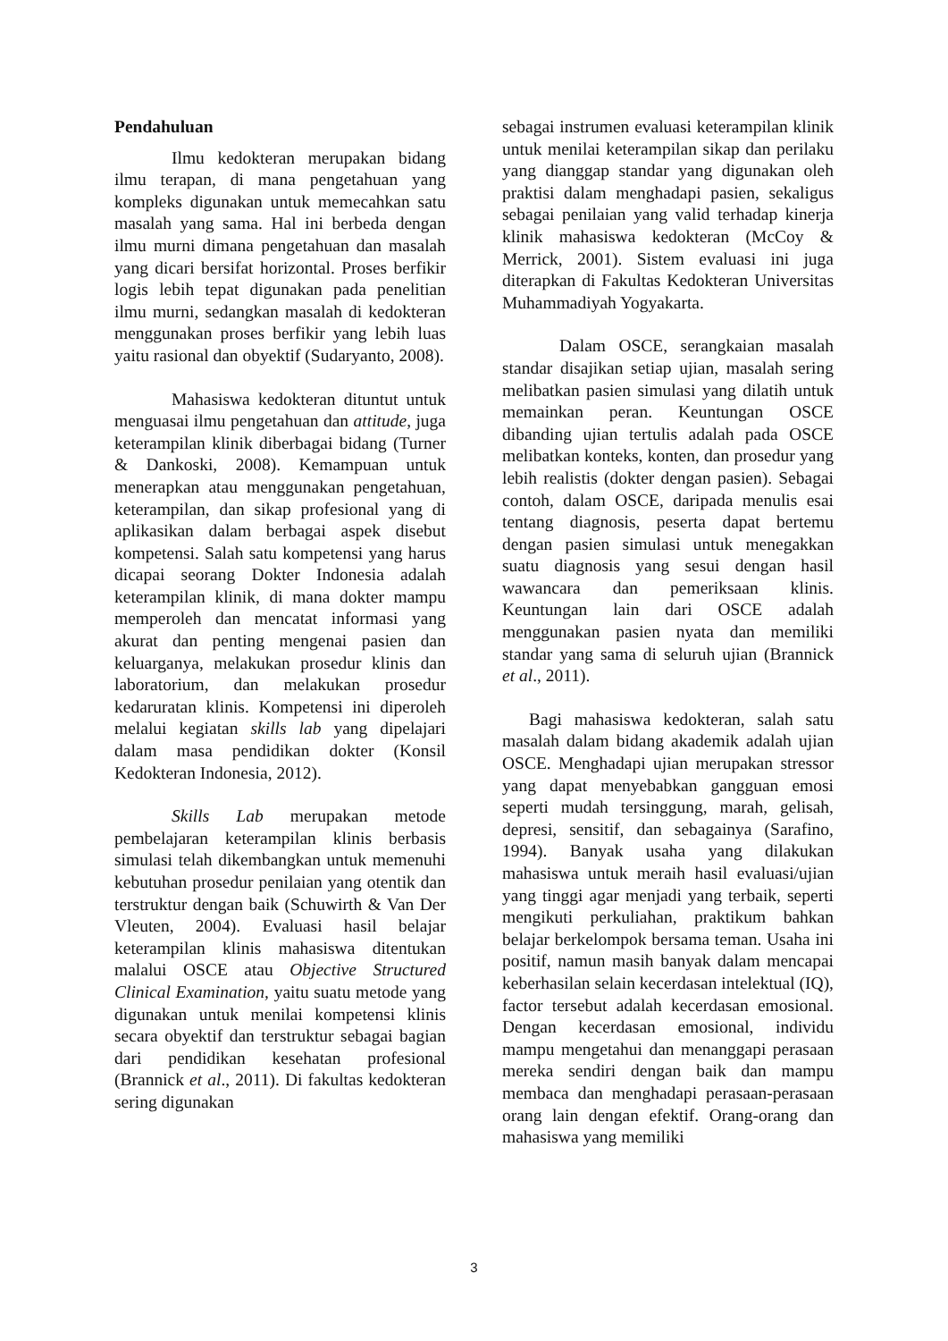Pendahuluan
Ilmu kedokteran merupakan bidang ilmu terapan, di mana pengetahuan yang kompleks digunakan untuk memecahkan satu masalah yang sama. Hal ini berbeda dengan ilmu murni dimana pengetahuan dan masalah yang dicari bersifat horizontal. Proses berfikir logis lebih tepat digunakan pada penelitian ilmu murni, sedangkan masalah di kedokteran menggunakan proses berfikir yang lebih luas yaitu rasional dan obyektif (Sudaryanto, 2008).
Mahasiswa kedokteran dituntut untuk menguasai ilmu pengetahuan dan attitude, juga keterampilan klinik diberbagai bidang (Turner & Dankoski, 2008). Kemampuan untuk menerapkan atau menggunakan pengetahuan, keterampilan, dan sikap profesional yang di aplikasikan dalam berbagai aspek disebut kompetensi. Salah satu kompetensi yang harus dicapai seorang Dokter Indonesia adalah keterampilan klinik, di mana dokter mampu memperoleh dan mencatat informasi yang akurat dan penting mengenai pasien dan keluarganya, melakukan prosedur klinis dan laboratorium, dan melakukan prosedur kedaruratan klinis. Kompetensi ini diperoleh melalui kegiatan skills lab yang dipelajari dalam masa pendidikan dokter (Konsil Kedokteran Indonesia, 2012).
Skills Lab merupakan metode pembelajaran keterampilan klinis berbasis simulasi telah dikembangkan untuk memenuhi kebutuhan prosedur penilaian yang otentik dan terstruktur dengan baik (Schuwirth & Van Der Vleuten, 2004). Evaluasi hasil belajar keterampilan klinis mahasiswa ditentukan malalui OSCE atau Objective Structured Clinical Examination, yaitu suatu metode yang digunakan untuk menilai kompetensi klinis secara obyektif dan terstruktur sebagai bagian dari pendidikan kesehatan profesional (Brannick et al., 2011). Di fakultas kedokteran sering digunakan
sebagai instrumen evaluasi keterampilan klinik untuk menilai keterampilan sikap dan perilaku yang dianggap standar yang digunakan oleh praktisi dalam menghadapi pasien, sekaligus sebagai penilaian yang valid terhadap kinerja klinik mahasiswa kedokteran (McCoy & Merrick, 2001). Sistem evaluasi ini juga diterapkan di Fakultas Kedokteran Universitas Muhammadiyah Yogyakarta.
Dalam OSCE, serangkaian masalah standar disajikan setiap ujian, masalah sering melibatkan pasien simulasi yang dilatih untuk memainkan peran. Keuntungan OSCE dibanding ujian tertulis adalah pada OSCE melibatkan konteks, konten, dan prosedur yang lebih realistis (dokter dengan pasien). Sebagai contoh, dalam OSCE, daripada menulis esai tentang diagnosis, peserta dapat bertemu dengan pasien simulasi untuk menegakkan suatu diagnosis yang sesui dengan hasil wawancara dan pemeriksaan klinis. Keuntungan lain dari OSCE adalah menggunakan pasien nyata dan memiliki standar yang sama di seluruh ujian (Brannick et al., 2011).
Bagi mahasiswa kedokteran, salah satu masalah dalam bidang akademik adalah ujian OSCE. Menghadapi ujian merupakan stressor yang dapat menyebabkan gangguan emosi seperti mudah tersinggung, marah, gelisah, depresi, sensitif, dan sebagainya (Sarafino, 1994). Banyak usaha yang dilakukan mahasiswa untuk meraih hasil evaluasi/ujian yang tinggi agar menjadi yang terbaik, seperti mengikuti perkuliahan, praktikum bahkan belajar berkelompok bersama teman. Usaha ini positif, namun masih banyak dalam mencapai keberhasilan selain kecerdasan intelektual (IQ), factor tersebut adalah kecerdasan emosional. Dengan kecerdasan emosional, individu mampu mengetahui dan menanggapi perasaan mereka sendiri dengan baik dan mampu membaca dan menghadapi perasaan-perasaan orang lain dengan efektif. Orang-orang dan mahasiswa yang memiliki
3